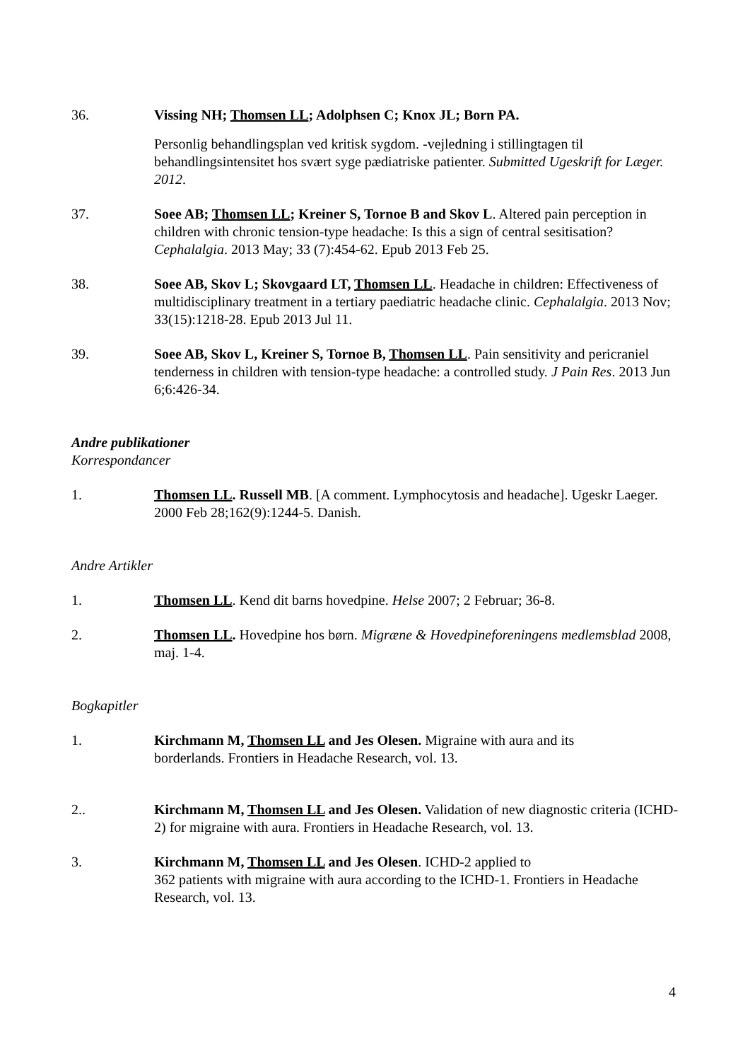36. Vissing NH; Thomsen LL; Adolphsen C; Knox JL; Born PA.
Personlig behandlingsplan ved kritisk sygdom. -vejledning i stillingtagen til behandlingsintensitet hos svært syge pædiatriske patienter. Submitted Ugeskrift for Læger. 2012.
37. Soee AB; Thomsen LL; Kreiner S, Tornoe B and Skov L. Altered pain perception in children with chronic tension-type headache: Is this a sign of central sesitisation? Cephalalgia. 2013 May; 33 (7):454-62. Epub 2013 Feb 25.
38. Soee AB, Skov L; Skovgaard LT, Thomsen LL. Headache in children: Effectiveness of multidisciplinary treatment in a tertiary paediatric headache clinic. Cephalalgia. 2013 Nov; 33(15):1218-28. Epub 2013 Jul 11.
39. Soee AB, Skov L, Kreiner S, Tornoe B, Thomsen LL. Pain sensitivity and pericraniel tenderness in children with tension-type headache: a controlled study. J Pain Res. 2013 Jun 6;6:426-34.
Andre publikationer
Korrespondancer
1. Thomsen LL. Russell MB. [A comment. Lymphocytosis and headache]. Ugeskr Laeger. 2000 Feb 28;162(9):1244-5. Danish.
Andre Artikler
1. Thomsen LL. Kend dit barns hovedpine. Helse 2007; 2 Februar; 36-8.
2. Thomsen LL. Hovedpine hos børn. Migræne & Hovedpineforeningens medlemsblad 2008, maj. 1-4.
Bogkapitler
1. Kirchmann M, Thomsen LL and Jes Olesen. Migraine with aura and its
borderlands. Frontiers in Headache Research, vol. 13.
2.. Kirchmann M, Thomsen LL and Jes Olesen. Validation of new diagnostic criteria (ICHD-2) for migraine with aura. Frontiers in Headache Research, vol. 13.
3. Kirchmann M, Thomsen LL and Jes Olesen. ICHD-2 applied to
362 patients with migraine with aura according to the ICHD-1. Frontiers in Headache Research, vol. 13.
4